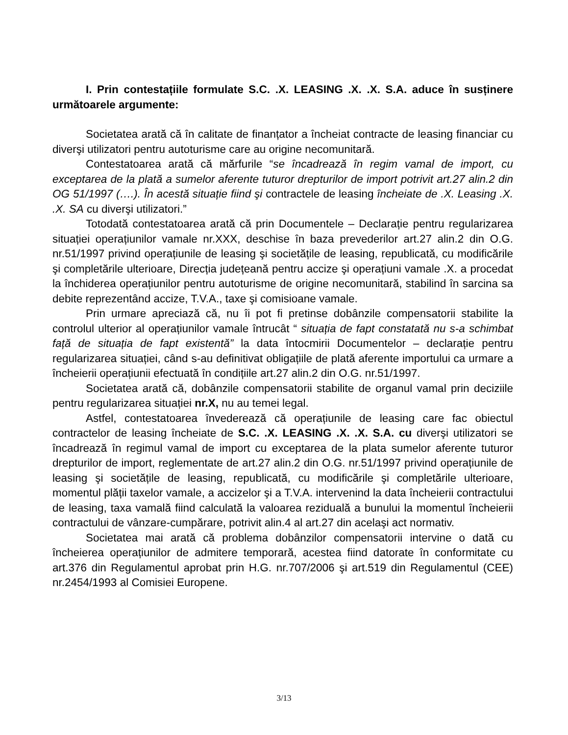I. Prin contestațiile formulate S.C. .X. LEASING .X. .X. S.A. aduce în susținere următoarele argumente:
Societatea arată că în calitate de finanțator a încheiat contracte de leasing financiar cu diverşi utilizatori pentru autoturisme care au origine necomunitară.
Contestatoarea arată că mărfurile “se încadrează în regim vamal de import, cu exceptarea de la plată a sumelor aferente tuturor drepturilor de import potrivit art.27 alin.2 din OG 51/1997 (….). În acestă situație fiind şi contractele de leasing încheiate de .X. Leasing .X. .X. SA cu diverşi utilizatori.”
Totodată contestatoarea arată că prin Documentele – Declarație pentru regularizarea situației operațiunilor vamale nr.XXX, deschise în baza prevederilor art.27 alin.2 din O.G. nr.51/1997 privind operațiunile de leasing şi societățile de leasing, republicată, cu modificările şi completările ulterioare, Direcția județeană pentru accize şi operațiuni vamale .X. a procedat la închiderea operațiunilor pentru autoturisme de origine necomunitară, stabilind în sarcina sa debite reprezentând accize, T.V.A., taxe şi comisioane vamale.
Prin urmare apreciază că, nu îi pot fi pretinse dobânzile compensatorii stabilite la controlul ulterior al operațiunilor vamale întrucât “ situația de fapt constatată nu s-a schimbat față de situația de fapt existentă” la data întocmirii Documentelor – declarație pentru regularizarea situației, când s-au definitivat obligațiile de plată aferente importului ca urmare a încheierii operațiunii efectuată în condițiile art.27 alin.2 din O.G. nr.51/1997.
Societatea arată că, dobânzile compensatorii stabilite de organul vamal prin deciziile pentru regularizarea situației nr.X, nu au temei legal.
Astfel, contestatoarea învederează că operațiunile de leasing care fac obiectul contractelor de leasing încheiate de S.C. .X. LEASING .X. .X. S.A. cu diverşi utilizatori se încadrează în regimul vamal de import cu exceptarea de la plata sumelor aferente tuturor drepturilor de import, reglementate de art.27 alin.2 din O.G. nr.51/1997 privind operațiunile de leasing şi societățile de leasing, republicată, cu modificările şi completările ulterioare, momentul plății taxelor vamale, a accizelor şi a T.V.A. intervenind la data încheierii contractului de leasing, taxa vamală fiind calculată la valoarea reziduală a bunului la momentul încheierii contractului de vânzare-cumpărare, potrivit alin.4 al art.27 din acelaşi act normativ.
Societatea mai arată că problema dobânzilor compensatorii intervine o dată cu încheierea operațiunilor de admitere temporară, acestea fiind datorate în conformitate cu art.376 din Regulamentul aprobat prin H.G. nr.707/2006 şi art.519 din Regulamentul (CEE) nr.2454/1993 al Comisiei Europene.
3/13